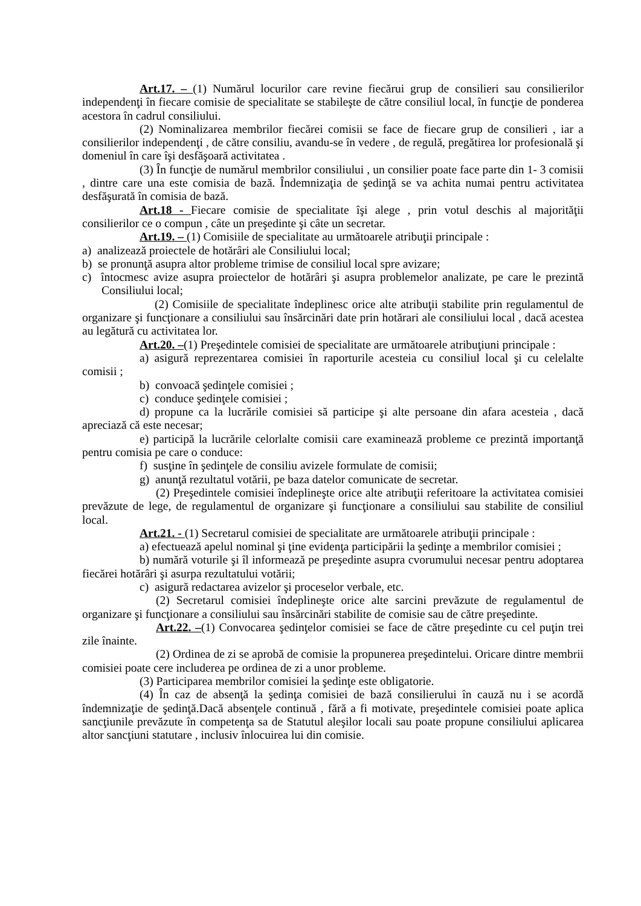Art.17. – (1) Numărul locurilor care revine fiecărui grup de consilieri sau consilierilor independenţi în fiecare comisie de specialitate se stabileşte de către consiliul local, în funcţie de ponderea acestora în cadrul consiliului.
(2) Nominalizarea membrilor fiecărei comisii se face de fiecare grup de consilieri , iar a consilierilor independenţi , de către consiliu, avandu-se în vedere , de regulă, pregătirea lor profesională şi domeniul în care îşi desfăşoară activitatea .
(3) În funcţie de numărul membrilor consiliului , un consilier poate face parte din 1- 3 comisii , dintre care una este comisia de bază. Îndemnizaţia de şedinţă se va achita numai pentru activitatea desfăşurată în comisia de bază.
Art.18 - Fiecare comisie de specialitate îşi alege , prin votul deschis al majorităţii consilierilor ce o compun , câte un preşedinte şi câte un secretar.
Art.19. – (1) Comisiile de specialitate au următoarele atribuţii principale :
a) analizează proiectele de hotărâri ale Consiliului local;
b) se pronunţă asupra altor probleme trimise de consiliul local spre avizare;
c) întocmesc avize asupra proiectelor de hotărâri şi asupra problemelor analizate, pe care le prezintă Consiliului local;
(2) Comisiile de specialitate îndeplinesc orice alte atribuţii stabilite prin regulamentul de organizare şi funcţionare a consiliului sau însărcinări date prin hotărari ale consiliului local , dacă acestea au legătură cu activitatea lor.
Art.20. –(1) Preşedintele comisiei de specialitate are următoarele atribuţiuni principale :
a) asigură reprezentarea comisiei în raporturile acesteia cu consiliul local şi cu celelalte comisii ;
b) convoacă şedinţele comisiei ;
c) conduce şedinţele comisiei ;
d) propune ca la lucrările comisiei să participe şi alte persoane din afara acesteia , dacă apreciază că este necesar;
e) participă la lucrările celorlalte comisii care examinează probleme ce prezintă importanţă pentru comisia pe care o conduce:
f) susţine în şedinţele de consiliu avizele formulate de comisii;
g) anunţă rezultatul votării, pe baza datelor comunicate de secretar.
(2) Preşedintele comisiei îndeplineşte orice alte atribuţii referitoare la activitatea comisiei prevăzute de lege, de regulamentul de organizare şi funcţionare a consiliului sau stabilite de consiliul local.
Art.21. - (1) Secretarul comisiei de specialitate are următoarele atribuţii principale :
a) efectuează apelul nominal şi ţine evidenţa participării la şedinţe a membrilor comisiei ;
b) numără voturile şi îl informează pe preşedinte asupra cvorumului necesar pentru adoptarea fiecărei hotărâri şi asurpa rezultatului votării;
c) asigură redactarea avizelor şi proceselor verbale, etc.
(2) Secretarul comisiei îndeplineşte orice alte sarcini prevăzute de regulamentul de organizare şi funcţionare a consiliului sau însărcinări stabilite de comisie sau de către preşedinte.
Art.22. –(1) Convocarea şedinţelor comisiei se face de către preşedinte cu cel puţin trei zile înainte.
(2) Ordinea de zi se aprobă de comisie la propunerea preşedintelui. Oricare dintre membrii comisiei poate cere includerea pe ordinea de zi a unor probleme.
(3) Participarea membrilor comisiei la şedinţe este obligatorie.
(4) În caz de absenţă la şedinţa comisiei de bază consilierului în cauză nu i se acordă îndemnizaţie de şedinţă.Dacă absenţele continuă , fără a fi motivate, preşedintele comisiei poate aplica sancţiunile prevăzute în competenţa sa de Statutul aleşilor locali sau poate propune consiliului aplicarea altor sancţiuni statutare , inclusiv înlocuirea lui din comisie.